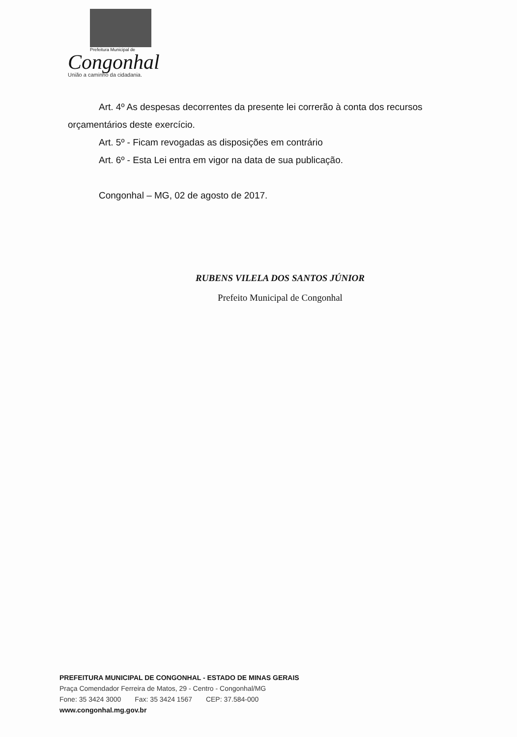Prefeitura Municipal de
Congonhal
União a caminho da cidadania.
Art. 4º As despesas decorrentes da presente lei correrão à conta dos recursos orçamentários deste exercício.
Art. 5º - Ficam revogadas as disposições em contrário
Art. 6º - Esta Lei entra em vigor na data de sua publicação.
Congonhal – MG, 02 de agosto de 2017.
RUBENS VILELA DOS SANTOS JÚNIOR
Prefeito Municipal de Congonhal
PREFEITURA MUNICIPAL DE CONGONHAL - ESTADO DE MINAS GERAIS
Praça Comendador Ferreira de Matos, 29 - Centro - Congonhal/MG
Fone: 35 3424 3000 Fax: 35 3424 1567 CEP: 37.584-000
www.congonhal.mg.gov.br